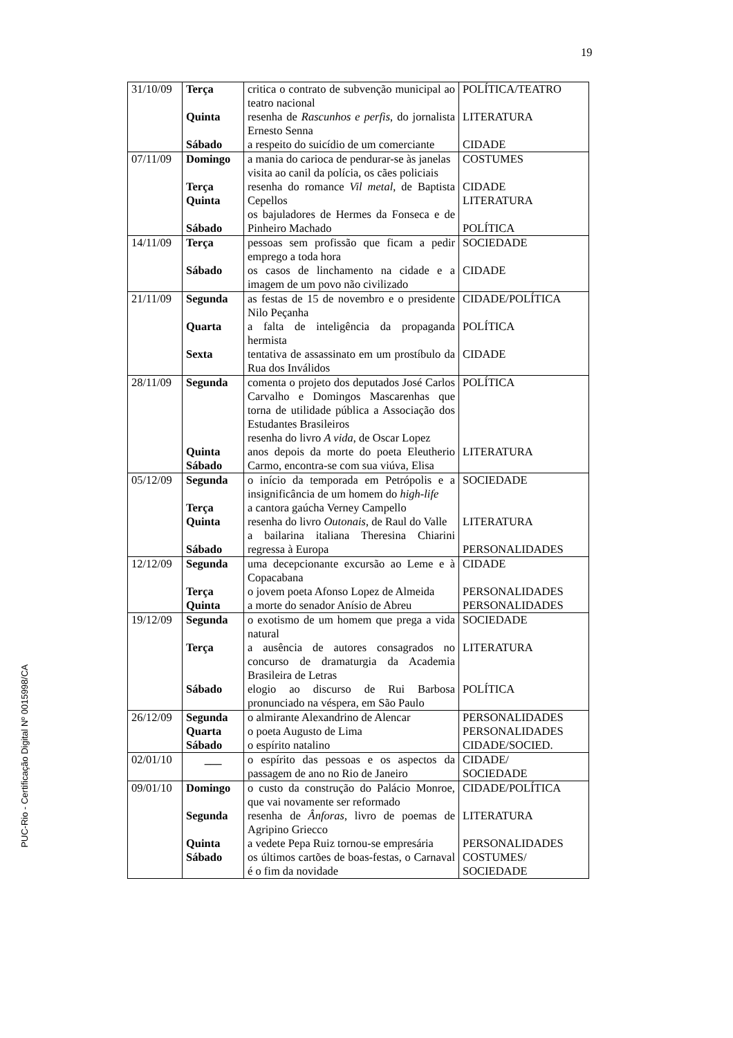19
PUC-Rio - Certificação Digital Nº 0015998/CA
| 31/10/09 | Terça Quinta Sábado | critica o contrato de subvenção municipal ao teatro nacional resenha de Rascunhos e perfis , do jornalista Ernesto Senna a respeito do suicídio de um comerciante | POLÍTICA/TEATRO LITERATURA CIDADE |
| 07/11/09 | Domingo Terça Quinta Sábado | a mania do carioca de pendurar-se às janelas visita ao canil da polícia, os cães policiais resenha do romance Vil metal , de Baptista Cepellos os bajuladores de Hermes da Fonseca e de Pinheiro Machado | COSTUMES CIDADE LITERATURA POLÍTICA |
| 14/11/09 | Terça Sábado | pessoas sem profissão que ficam a pedir emprego a toda hora os casos de linchamento na cidade e a imagem de um povo não civilizado | SOCIEDADE CIDADE |
| 21/11/09 | Segunda Quarta Sexta | as festas de 15 de novembro e o presidente Nilo Peçanha a falta de inteligência da propaganda hermista tentativa de assassinato em um prostíbulo da Rua dos Inválidos | CIDADE/POLÍTICA POLÍTICA CIDADE |
| 28/11/09 | Segunda Quinta Sábado | comenta o projeto dos deputados José Carlos Carvalho e Domingos Mascarenhas que torna de utilidade pública a Associação dos Estudantes Brasileiros resenha do livro A vida , de Oscar Lopez anos depois da morte do poeta Eleutherio Carmo, encontra-se com sua viúva, Elisa | POLÍTICA LITERATURA |
| 05/12/09 | Segunda Terça Quinta Sábado | o início da temporada em Petrópolis e a insignificância de um homem do high-life a cantora gaúcha Verney Campello resenha do livro Outonais , de Raul do Valle a bailarina italiana Theresina Chiarini regressa à Europa | SOCIEDADE LITERATURA PERSONALIDADES |
| 12/12/09 | Segunda Terça Quinta | uma decepcionante excursão ao Leme e à Copacabana o jovem poeta Afonso Lopez de Almeida a morte do senador Anísio de Abreu | CIDADE PERSONALIDADES PERSONALIDADES |
| 19/12/09 | Segunda Terça Sábado | o exotismo de um homem que prega a vida natural a ausência de autores consagrados no concurso de dramaturgia da Academia Brasileira de Letras elogio ao discurso de Rui Barbosa pronunciado na véspera, em São Paulo | SOCIEDADE LITERATURA POLÍTICA |
| 26/12/09 | Segunda Quarta Sábado | o almirante Alexandrino de Alencar o poeta Augusto de Lima o espírito natalino | PERSONALIDADES PERSONALIDADES CIDADE/SOCIED. |
| 02/01/10 | ___ | o espírito das pessoas e os aspectos da passagem de ano no Rio de Janeiro | CIDADE/ SOCIEDADE |
| 09/01/10 | Domingo Segunda Quinta Sábado | o custo da construção do Palácio Monroe, que vai novamente ser reformado resenha de Ânforas , livro de poemas de Agripino Griecco a vedete Pepa Ruiz tornou-se empresária os últimos cartões de boas-festas, o Carnaval é o fim da novidade | CIDADE/POLÍTICA LITERATURA PERSONALIDADES COSTUMES/ SOCIEDADE |